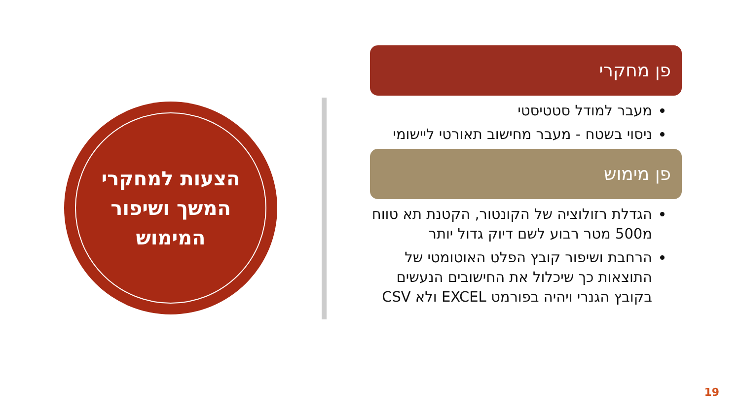הצעות למחקרי
המשך ושיפור
המימוש
פן מחקרי
מעבר למודל סטטיסטי
ניסוי בשטח - מעבר מחישוב תאורטי ליישומי
פן מימוש
הגדלת רזולוציה של הקונטור, הקטנת תא טווח מ500 מטר רבוע לשם דיוק גדול יותר
הרחבת ושיפור קובץ הפלט האוטומטי של התוצאות כך שיכלול את החישובים הנעשים בקובץ הגנרי ויהיה בפורמט EXCEL ולא CSV
19